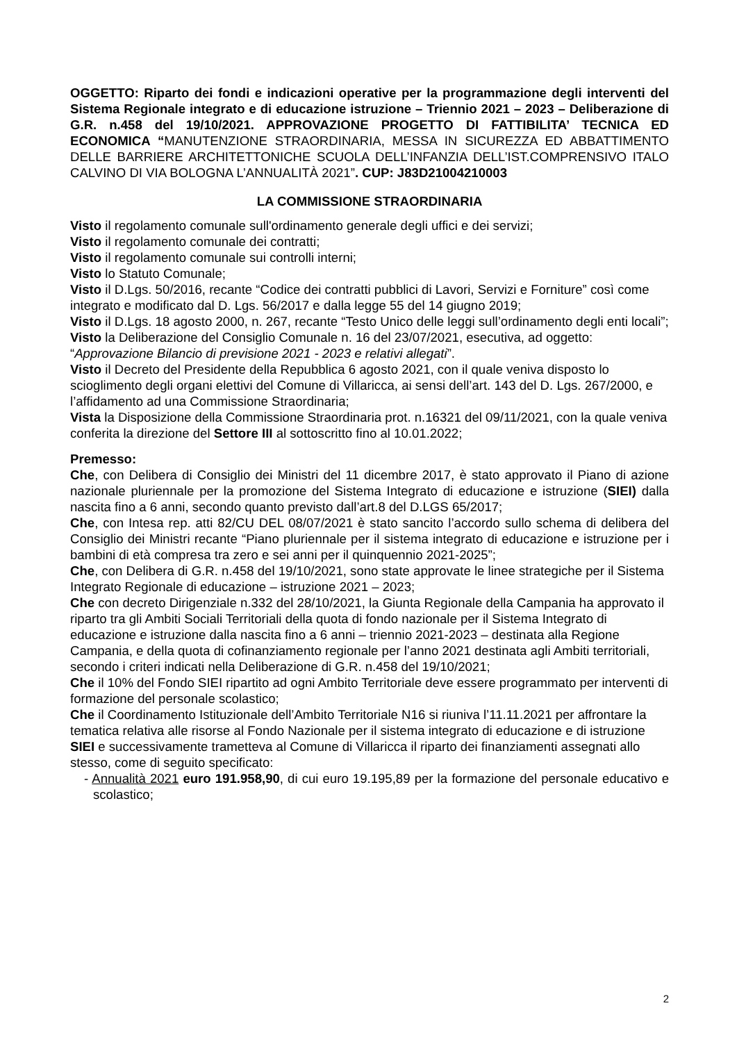OGGETTO: Riparto dei fondi e indicazioni operative per la programmazione degli interventi del Sistema Regionale integrato e di educazione istruzione – Triennio 2021 – 2023 – Deliberazione di G.R. n.458 del 19/10/2021. APPROVAZIONE PROGETTO DI FATTIBILITA’ TECNICA ED ECONOMICA “MANUTENZIONE STRAORDINARIA, MESSA IN SICUREZZA ED ABBATTIMENTO DELLE BARRIERE ARCHITETTONICHE SCUOLA DELL’INFANZIA DELL’IST.COMPRENSIVO ITALO CALVINO DI VIA BOLOGNA L’ANNUALITÀ 2021”. CUP: J83D21004210003
LA COMMISSIONE STRAORDINARIA
Visto il regolamento comunale sull'ordinamento generale degli uffici e dei servizi;
Visto il regolamento comunale dei contratti;
Visto il regolamento comunale sui controlli interni;
Visto lo Statuto Comunale;
Visto il D.Lgs. 50/2016, recante “Codice dei contratti pubblici di Lavori, Servizi e Forniture” così come integrato e modificato dal D. Lgs. 56/2017 e dalla legge 55 del 14 giugno 2019;
Visto il D.Lgs. 18 agosto 2000, n. 267, recante “Testo Unico delle leggi sull’ordinamento degli enti locali”;
Visto la Deliberazione del Consiglio Comunale n. 16 del 23/07/2021, esecutiva, ad oggetto: “Approvazione Bilancio di previsione 2021 - 2023 e relativi allegati”.
Visto il Decreto del Presidente della Repubblica 6 agosto 2021, con il quale veniva disposto lo scioglimento degli organi elettivi del Comune di Villaricca, ai sensi dell’art. 143 del D. Lgs. 267/2000, e l’affidamento ad una Commissione Straordinaria;
Vista la Disposizione della Commissione Straordinaria prot. n.16321 del 09/11/2021, con la quale veniva conferita la direzione del Settore III al sottoscritto fino al 10.01.2022;
Premesso:
Che, con Delibera di Consiglio dei Ministri del 11 dicembre 2017, è stato approvato il Piano di azione nazionale pluriennale per la promozione del Sistema Integrato di educazione e istruzione (SIEI) dalla nascita fino a 6 anni, secondo quanto previsto dall’art.8 del D.LGS 65/2017;
Che, con Intesa rep. atti 82/CU DEL 08/07/2021 è stato sancito l’accordo sullo schema di delibera del Consiglio dei Ministri recante “Piano pluriennale per il sistema integrato di educazione e istruzione per i bambini di età compresa tra zero e sei anni per il quinquennio 2021-2025”;
Che, con Delibera di G.R. n.458 del 19/10/2021, sono state approvate le linee strategiche per il Sistema Integrato Regionale di educazione – istruzione 2021 – 2023;
Che con decreto Dirigenziale n.332 del 28/10/2021, la Giunta Regionale della Campania ha approvato il riparto tra gli Ambiti Sociali Territoriali della quota di fondo nazionale per il Sistema Integrato di educazione e istruzione dalla nascita fino a 6 anni – triennio 2021-2023 – destinata alla Regione Campania, e della quota di cofinanziamento regionale per l’anno 2021 destinata agli Ambiti territoriali, secondo i criteri indicati nella Deliberazione di G.R. n.458 del 19/10/2021;
Che il 10% del Fondo SIEI ripartito ad ogni Ambito Territoriale deve essere programmato per interventi di formazione del personale scolastico;
Che il Coordinamento Istituzionale dell’Ambito Territoriale N16 si riuniva l’11.11.2021 per affrontare la tematica relativa alle risorse al Fondo Nazionale per il sistema integrato di educazione e di istruzione SIEI e successivamente trametteva al Comune di Villaricca il riparto dei finanziamenti assegnati allo stesso, come di seguito specificato:
- Annualità 2021 euro 191.958,90, di cui euro 19.195,89 per la formazione del personale educativo e scolastico;
2